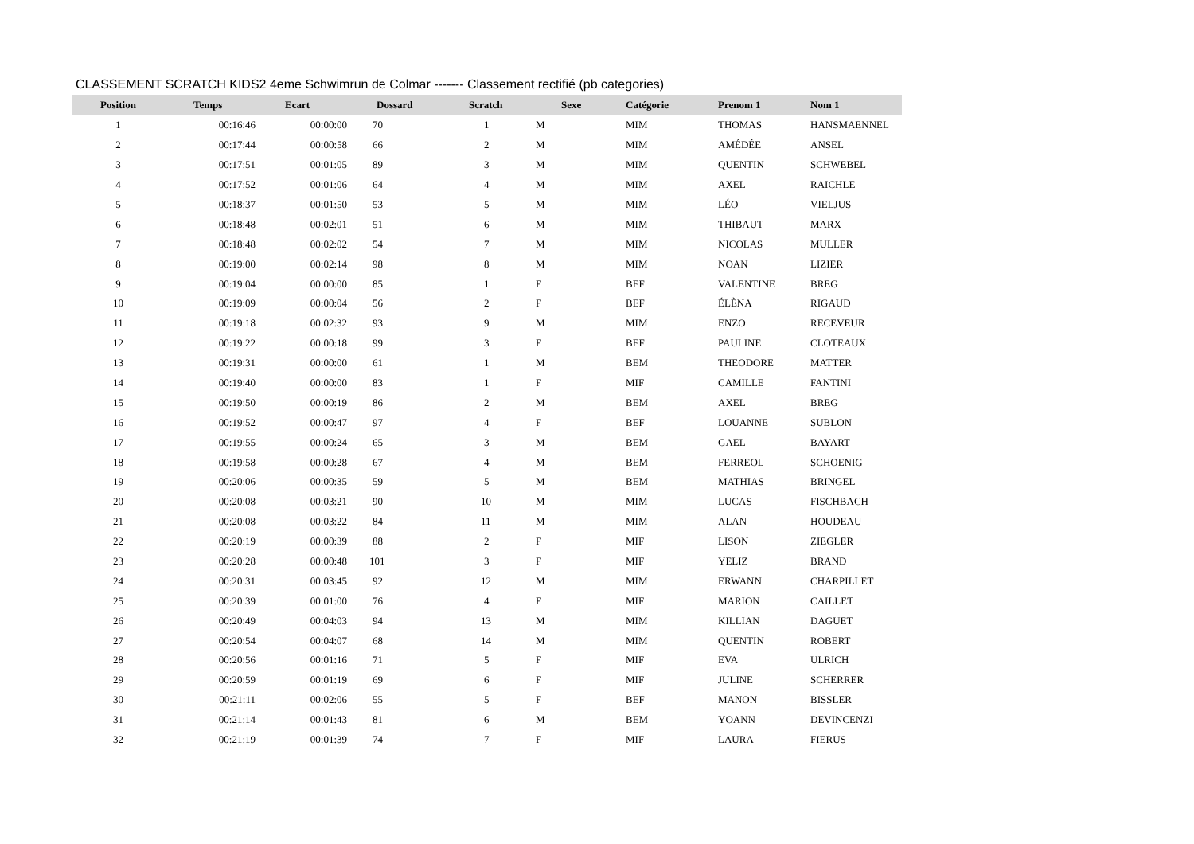CLASSEMENT SCRATCH KIDS2 4eme Schwimrun de Colmar ------- Classement rectifié (pb categories)
| Position | Temps | Ecart | Dossard | Scratch | Sexe | Catégorie | Prenom 1 | Nom 1 |
| --- | --- | --- | --- | --- | --- | --- | --- | --- |
| 1 | 00:16:46 | 00:00:00 | 70 | 1 | M | MIM | THOMAS | HANSMAENNEL |
| 2 | 00:17:44 | 00:00:58 | 66 | 2 | M | MIM | AMÉDÉE | ANSEL |
| 3 | 00:17:51 | 00:01:05 | 89 | 3 | M | MIM | QUENTIN | SCHWEBEL |
| 4 | 00:17:52 | 00:01:06 | 64 | 4 | M | MIM | AXEL | RAICHLE |
| 5 | 00:18:37 | 00:01:50 | 53 | 5 | M | MIM | LÉO | VIELJUS |
| 6 | 00:18:48 | 00:02:01 | 51 | 6 | M | MIM | THIBAUT | MARX |
| 7 | 00:18:48 | 00:02:02 | 54 | 7 | M | MIM | NICOLAS | MULLER |
| 8 | 00:19:00 | 00:02:14 | 98 | 8 | M | MIM | NOAN | LIZIER |
| 9 | 00:19:04 | 00:00:00 | 85 | 1 | F | BEF | VALENTINE | BREG |
| 10 | 00:19:09 | 00:00:04 | 56 | 2 | F | BEF | ÉLÈNA | RIGAUD |
| 11 | 00:19:18 | 00:02:32 | 93 | 9 | M | MIM | ENZO | RECEVEUR |
| 12 | 00:19:22 | 00:00:18 | 99 | 3 | F | BEF | PAULINE | CLOTEAUX |
| 13 | 00:19:31 | 00:00:00 | 61 | 1 | M | BEM | THEODORE | MATTER |
| 14 | 00:19:40 | 00:00:00 | 83 | 1 | F | MIF | CAMILLE | FANTINI |
| 15 | 00:19:50 | 00:00:19 | 86 | 2 | M | BEM | AXEL | BREG |
| 16 | 00:19:52 | 00:00:47 | 97 | 4 | F | BEF | LOUANNE | SUBLON |
| 17 | 00:19:55 | 00:00:24 | 65 | 3 | M | BEM | GAEL | BAYART |
| 18 | 00:19:58 | 00:00:28 | 67 | 4 | M | BEM | FERREOL | SCHOENIG |
| 19 | 00:20:06 | 00:00:35 | 59 | 5 | M | BEM | MATHIAS | BRINGEL |
| 20 | 00:20:08 | 00:03:21 | 90 | 10 | M | MIM | LUCAS | FISCHBACH |
| 21 | 00:20:08 | 00:03:22 | 84 | 11 | M | MIM | ALAN | HOUDEAU |
| 22 | 00:20:19 | 00:00:39 | 88 | 2 | F | MIF | LISON | ZIEGLER |
| 23 | 00:20:28 | 00:00:48 | 101 | 3 | F | MIF | YELIZ | BRAND |
| 24 | 00:20:31 | 00:03:45 | 92 | 12 | M | MIM | ERWANN | CHARPILLET |
| 25 | 00:20:39 | 00:01:00 | 76 | 4 | F | MIF | MARION | CAILLET |
| 26 | 00:20:49 | 00:04:03 | 94 | 13 | M | MIM | KILLIAN | DAGUET |
| 27 | 00:20:54 | 00:04:07 | 68 | 14 | M | MIM | QUENTIN | ROBERT |
| 28 | 00:20:56 | 00:01:16 | 71 | 5 | F | MIF | EVA | ULRICH |
| 29 | 00:20:59 | 00:01:19 | 69 | 6 | F | MIF | JULINE | SCHERRER |
| 30 | 00:21:11 | 00:02:06 | 55 | 5 | F | BEF | MANON | BISSLER |
| 31 | 00:21:14 | 00:01:43 | 81 | 6 | M | BEM | YOANN | DEVINCENZI |
| 32 | 00:21:19 | 00:01:39 | 74 | 7 | F | MIF | LAURA | FIERUS |